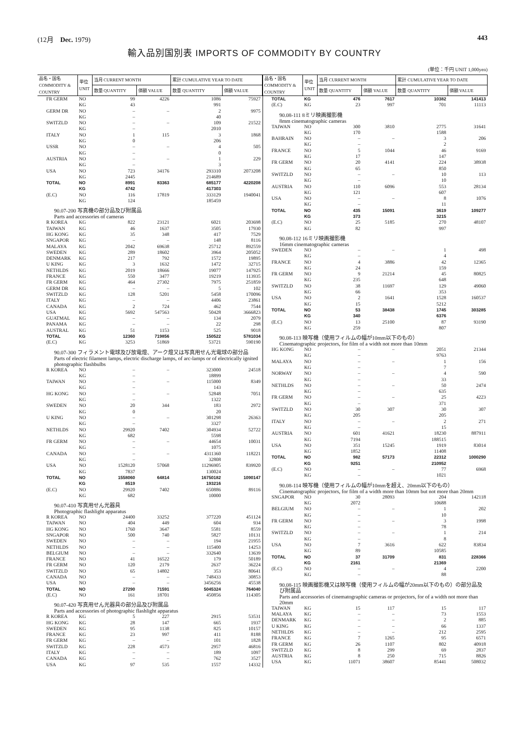(12月　Dec. 1979) 443
輸入品別国別表 IMPORTS OF COMMODITY BY COUNTRY
(単位：千円 UNIT 1,000yen)
| 品名・国名 COMMODITY & COUNTRY | 単位 UNIT | 当月 CURRENT MONTH | | 累計 CUMULATIVE YEAR TO DATE | |
| --- | --- | --- | --- | --- | --- |
| | | 数量 QUANTITY | 価額 VALUE | 数量 QUANTITY | 価額 VALUE |
| FR GERM | NO | 99 | 4226 | 1086 | 75927 |
| | KG | 43 | | 991 | |
| GERM DR | NO | – | – | 2 | 9975 |
| | KG | – | | 40 | |
| SWITZLD | NO | – | – | 109 | 21522 |
| | KG | – | | 2010 | |
| ITALY | NO | 1 | 115 | 3 | 1868 |
| | KG | 0 | | 206 | |
| USSR | NO | – | – | 4 | 505 |
| | KG | – | | 0 | |
| AUSTRIA | NO | – | – | 1 | 229 |
| | KG | – | | 3 | |
| USA | NO | 723 | 34176 | 293310 | 2073208 |
| | KG | 2445 | | 214689 | |
| TOTAL | NO | 8991 | 83363 | 685177 | 4220208 |
| | KG | 4742 | | 417303 | |
| (E.C) | NO | 116 | 17819 | 333129 | 1940041 |
| | KG | 124 | | 185459 | |
| 90.07-200 写真機の部分品及び附属品 Parts and accessories of cameras | | | | | |
| R KOREA | KG | 822 | 23121 | 6021 | 203698 |
| TAIWAN | KG | 46 | 1637 | 3505 | 17930 |
| HG KONG | KG | 35 | 348 | 417 | 7529 |
| SNGAPOR | KG | – | – | 148 | 8116 |
| MALAYA | KG | 2042 | 69638 | 25712 | 892559 |
| SWEDEN | KG | 289 | 18602 | 3964 | 205052 |
| DENMARK | KG | 217 | 792 | 1572 | 19895 |
| U KING | KG | 3 | 1632 | 1472 | 32715 |
| NETHLDS | KG | 2019 | 18666 | 19077 | 147925 |
| FRANCE | KG | 550 | 3477 | 19219 | 113935 |
| FR GERM | KG | 464 | 27302 | 7975 | 251859 |
| GERM DR | KG | – | – | 5 | 102 |
| SWITZLD | KG | 128 | 5201 | 5458 | 170096 |
| ITALY | KG | – | – | 4406 | 23861 |
| CANADA | KG | 2 | 724 | 462 | 7544 |
| USA | KG | 5692 | 547563 | 50428 | 3666823 |
| GUATMAL | KG | – | – | 134 | 2079 |
| PANAMA | KG | – | – | 22 | 298 |
| AUSTRAL | KG | 51 | 1153 | 525 | 9018 |
| TOTAL | KG | 12360 | 719856 | 150522 | 5781034 |
| (E.C) | KG | 3253 | 51869 | 53721 | 590190 |
| 90.07-300 フィラメント電球及び放電燈、アーク燈又は写真用せん光電球の部分品 Parts of electric filament lamps, electric discharge lamps, of arc-lamps or of electrically ignited photographic flashbulbs | | | | | |
| R KOREA | NO | – | – | 323000 | 24518 |
| | KG | – | | 18899 | |
| TAIWAN | NO | – | – | 115000 | 8349 |
| | KG | – | | 143 | |
| HG KONG | NO | – | – | 52848 | 7051 |
| | KG | – | | 1322 | |
| SWEDEN | NO | 20 | 344 | 183 | 2972 |
| | KG | 0 | | 20 | |
| U KING | NO | – | – | 301298 | 26363 |
| | KG | – | | 3327 | |
| NETHLDS | NO | 29920 | 7402 | 304934 | 52722 |
| | KG | 682 | | 5598 | |
| FR GERM | NO | – | – | 44654 | 10031 |
| | KG | – | | 1075 | |
| CANADA | NO | – | – | 4311360 | 118221 |
| | KG | – | | 32808 | |
| USA | NO | 1528120 | 57068 | 11296905 | 839920 |
| | KG | 7837 | | 130024 | |
| TOTAL | NO | 1558060 | 64814 | 16750182 | 1090147 |
| | KG | 8519 | | 193216 | |
| (E.C) | NO | 29920 | 7402 | 650886 | 89116 |
| | KG | 682 | | 10000 | |
| 90.07-410 写真用せん光器具 Photographic flashlight apparatus | | | | | |
| R KOREA | NO | 24400 | 33252 | 377220 | 451124 |
| TAIWAN | NO | 404 | 449 | 604 | 934 |
| HG KONG | NO | 1760 | 3647 | 5581 | 8559 |
| SNGAPOR | NO | 500 | 740 | 5827 | 10131 |
| SWEDEN | NO | – | – | 194 | 21955 |
| NETHLDS | NO | – | – | 115400 | 14253 |
| BELGIUM | NO | – | – | 332640 | 13639 |
| FRANCE | NO | 41 | 16522 | 179 | 50189 |
| FR GERM | NO | 120 | 2179 | 2637 | 36224 |
| SWITZLD | NO | 65 | 14802 | 353 | 80641 |
| CANADA | NO | – | – | 748433 | 30853 |
| USA | NO | – | – | 3456256 | 45538 |
| TOTAL | NO | 27290 | 71591 | 5045324 | 764040 |
| (E.C) | NO | 161 | 18701 | 450856 | 114305 |
| 90.07-420 写真用せん光器具の部分品及び附属品 Parts and accessories of photographic flashlight apparatus | | | | | |
| R KOREA | KG | 5 | 227 | 2915 | 53531 |
| HG KONG | KG | 28 | 147 | 665 | 1937 |
| SWEDEN | KG | 95 | 1138 | 825 | 10157 |
| FRANCE | KG | 23 | 997 | 411 | 8188 |
| FR GERM | KG | – | – | 101 | 1828 |
| SWITZLD | KG | 228 | 4573 | 2957 | 46816 |
| ITALY | KG | – | – | 189 | 1097 |
| CANADA | KG | – | – | 762 | 3527 |
| USA | KG | 97 | 535 | 1557 | 14332 |
| 品名・国名 COMMODITY & COUNTRY | 単位 UNIT | 当月 CURRENT MONTH | | 累計 CUMULATIVE YEAR TO DATE | |
| --- | --- | --- | --- | --- | --- |
| | | 数量 QUANTITY | 価額 VALUE | 数量 QUANTITY | 価額 VALUE |
| TOTAL | KG | 476 | 7617 | 10382 | 141413 |
| (E.C) | KG | 23 | 997 | 701 | 11113 |
| 90.08-111 8ミリ映画撮影機 8mm cinematographic cameras | | | | | |
| TAIWAN | NO | 300 | 3810 | 2775 | 31641 |
| | KG | 170 | | 1588 | |
| BAHRAIN | NO | – | – | 3 | 206 |
| | KG | – | | 2 | |
| FRANCE | NO | 5 | 1044 | 46 | 9169 |
| | KG | 17 | | 147 | |
| FR GERM | NO | 20 | 4141 | 224 | 38938 |
| | KG | 65 | | 850 | |
| SWITZLD | NO | – | – | 10 | 113 |
| | KG | – | | 10 | |
| AUSTRIA | NO | 110 | 6096 | 553 | 28134 |
| | KG | 121 | | 607 | |
| USA | NO | – | – | 8 | 1076 |
| | KG | – | | 11 | |
| TOTAL | NO | 435 | 15091 | 3619 | 109277 |
| | KG | 373 | | 3215 | |
| (E.C) | NO | 25 | 5185 | 270 | 48107 |
| | KG | 82 | | 997 | |
| 90.08-112 16ミリ映画撮影機 16mm cinematographic cameras | | | | | |
| SWEDEN | NO | – | – | 1 | 498 |
| | KG | – | | 4 | |
| FRANCE | NO | 4 | 3886 | 42 | 12365 |
| | KG | 24 | | 159 | |
| FR GERM | NO | 9 | 21214 | 45 | 80825 |
| | KG | 235 | | 648 | |
| SWITZLD | NO | 38 | 11697 | 129 | 49060 |
| | KG | 66 | | 353 | |
| USA | NO | 2 | 1641 | 1528 | 160537 |
| | KG | 15 | | 5212 | |
| TOTAL | NO | 53 | 38438 | 1745 | 303285 |
| | KG | 340 | | 6376 | |
| (E.C) | NO | 13 | 25100 | 87 | 93190 |
| | KG | 259 | | 807 | |
| 90.08-113 映写機（使用フィルムの幅が10mm以下のもの） Cinematographic projectors, for film of a width not more than 10mm | | | | | |
| HG KONG | NO | – | – | 2051 | 21344 |
| | KG | – | | 9763 | |
| MALAYA | NO | – | – | 1 | 156 |
| | KG | – | | 7 | |
| NORWAY | NO | – | – | 4 | 590 |
| | KG | – | | 33 | |
| NETHLDS | NO | – | – | 50 | 2474 |
| | KG | – | | 635 | |
| FR GERM | NO | – | – | 25 | 4223 |
| | KG | – | | 371 | |
| SWITZLD | NO | 30 | 307 | 30 | 307 |
| | KG | 205 | | 205 | |
| ITALY | NO | – | – | 2 | 271 |
| | KG | – | | 15 | |
| AUSTRIA | NO | 601 | 41621 | 18230 | 887911 |
| | KG | 7194 | | 188515 | |
| USA | NO | 351 | 15245 | 1919 | 83014 |
| | KG | 1852 | | 11408 | |
| TOTAL | NO | 982 | 57173 | 22312 | 1000290 |
| | KG | 9251 | | 210952 | |
| (E.C) | NO | – | – | 77 | 6968 |
| | KG | – | | 1021 | |
| 90.08-114 映写機（使用フィルムの幅が10mmを超え、20mm以下のもの） Cinematographic projectors, for film of a width more than 10mm but not more than 20mm | | | | | |
| SNGAPOR | NO | 30 | 28093 | 204 | 142118 |
| | KG | 2072 | | 10688 | |
| BELGIUM | NO | – | – | 1 | 202 |
| | KG | – | | 10 | |
| FR GERM | NO | – | – | 3 | 1998 |
| | KG | – | | 78 | |
| SWITZLD | NO | – | – | 1 | 214 |
| | KG | – | | 8 | |
| USA | NO | 7 | 3616 | 622 | 83834 |
| | KG | 89 | | 10585 | |
| TOTAL | NO | 37 | 31709 | 831 | 228366 |
| | KG | 2161 | | 21369 | |
| (E.C) | NO | – | – | 4 | 2200 |
| | KG | – | | 88 | |
| 90.08-115 映画撮影機又は映写機（使用フィルムの幅が20mm以下のもの）の部分品及び附属品 Parts and accessories of cinematographic cameras or projectors, for of a width not more than 20mm | | | | | |
| TAIWAN | KG | 15 | 117 | 15 | 117 |
| MALAYA | KG | – | – | 73 | 1553 |
| DENMARK | KG | – | – | 2 | 885 |
| U KING | KG | – | – | 66 | 1337 |
| NETHLDS | KG | – | – | 212 | 2595 |
| FRANCE | KG | 7 | 1265 | 95 | 6571 |
| FR GERM | KG | 26 | 1107 | 802 | 40918 |
| SWITZLD | KG | 8 | 299 | 69 | 2837 |
| AUSTRIA | KG | 8 | 250 | 715 | 8826 |
| USA | KG | 11071 | 38607 | 85441 | 508032 |